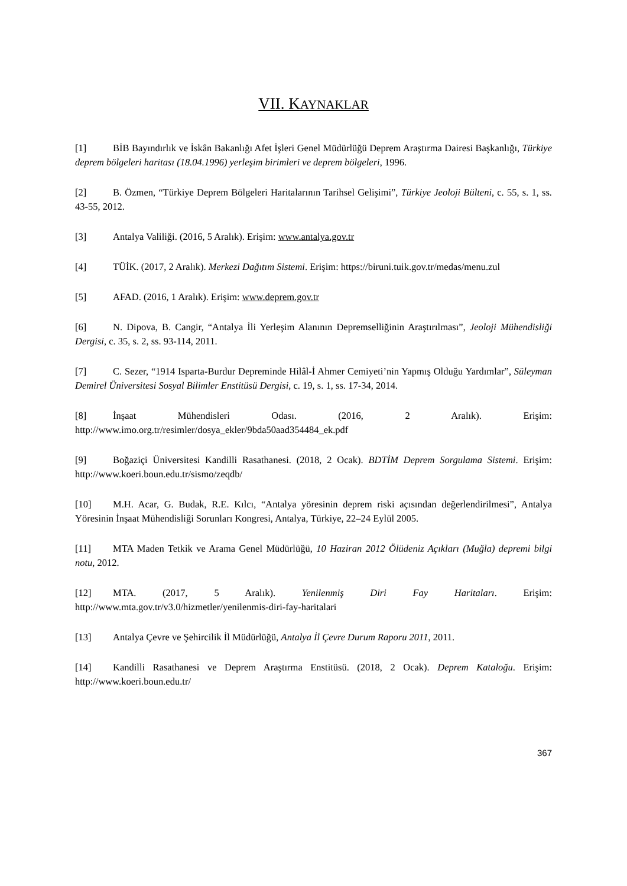VII. KAYNAKLAR
[1] BİB Bayındırlık ve İskân Bakanlığı Afet İşleri Genel Müdürlüğü Deprem Araştırma Dairesi Başkanlığı, Türkiye deprem bölgeleri haritası (18.04.1996) yerleşim birimleri ve deprem bölgeleri, 1996.
[2] B. Özmen, “Türkiye Deprem Bölgeleri Haritalarının Tarihsel Gelişimi”, Türkiye Jeoloji Bülteni, c. 55, s. 1, ss. 43-55, 2012.
[3] Antalya Valiliği. (2016, 5 Aralık). Erişim: www.antalya.gov.tr
[4] TÜİK. (2017, 2 Aralık). Merkezi Dağıtım Sistemi. Erişim: https://biruni.tuik.gov.tr/medas/menu.zul
[5] AFAD. (2016, 1 Aralık). Erişim: www.deprem.gov.tr
[6] N. Dipova, B. Cangir, “Antalya İli Yerleşim Alanının Depremselliğinin Araştırılması”, Jeoloji Mühendisliği Dergisi, c. 35, s. 2, ss. 93-114, 2011.
[7] C. Sezer, “1914 Isparta-Burdur Depreminde Hilâl-İ Ahmer Cemiyeti’nin Yapmış Olduğu Yardımlar”, Süleyman Demirel Üniversitesi Sosyal Bilimler Enstitüsü Dergisi, c. 19, s. 1, ss. 17-34, 2014.
[8] İnşaat Mühendisleri Odası. (2016, 2 Aralık). Erişim: http://www.imo.org.tr/resimler/dosya_ekler/9bda50aad354484_ek.pdf
[9] Boğaziçi Üniversitesi Kandilli Rasathanesi. (2018, 2 Ocak). BDTİM Deprem Sorgulama Sistemi. Erişim: http://www.koeri.boun.edu.tr/sismo/zeqdb/
[10] M.H. Acar, G. Budak, R.E. Kılcı, “Antalya yöresinin deprem riski açısından değerlendirilmesi”, Antalya Yöresinin İnşaat Mühendisliği Sorunları Kongresi, Antalya, Türkiye, 22–24 Eylül 2005.
[11] MTA Maden Tetkik ve Arama Genel Müdürlüğü, 10 Haziran 2012 Ölüdeniz Açıkları (Muğla) depremi bilgi notu, 2012.
[12] MTA. (2017, 5 Aralık). Yenilenmiş Diri Fay Haritaları. Erişim: http://www.mta.gov.tr/v3.0/hizmetler/yenilenmis-diri-fay-haritalari
[13] Antalya Çevre ve Şehircilik İl Müdürlüğü, Antalya İl Çevre Durum Raporu 2011, 2011.
[14] Kandilli Rasathanesi ve Deprem Araştırma Enstitüsü. (2018, 2 Ocak). Deprem Kataloğu. Erişim: http://www.koeri.boun.edu.tr/
367